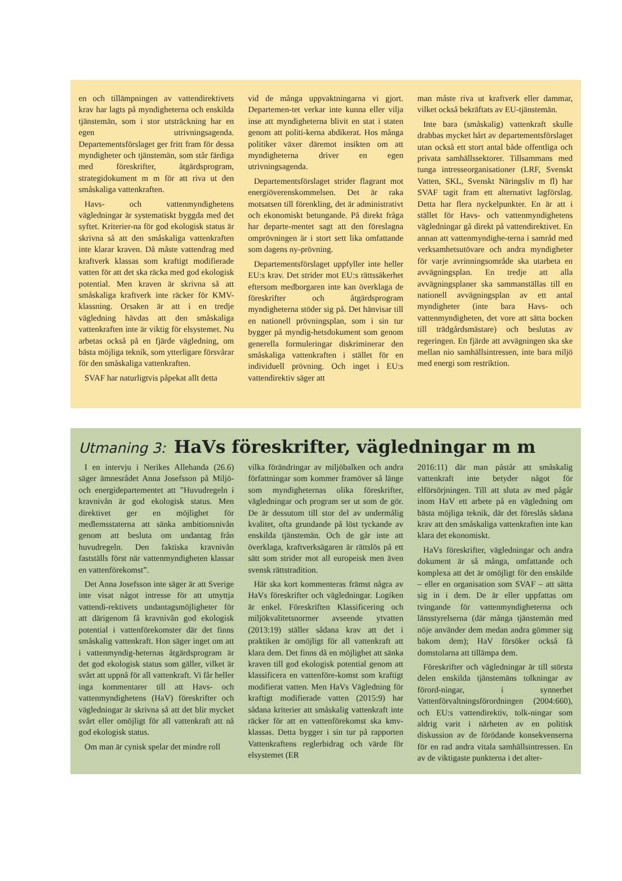en och tillämpningen av vattendirektivets krav har lagts på myndigheterna och enskilda tjänstemän, som i stor utsträckning har en egen utrivningsagenda. Departementsförslaget ger fritt fram för dessa myndigheter och tjänstemän, som står färdiga med föreskrifter, åtgärdsprogram, strategidokument m m för att riva ut den småskaliga vattenkraften.
Havs- och vattenmyndighetens vägledningar är systematiskt byggda med det syftet. Kriterier-na för god ekologisk status är skrivna så att den småskaliga vattenkraften inte klarar kraven. Då måste vattendrag med kraftverk klassas som kraftigt modifierade vatten för att det ska räcka med god ekologisk potential. Men kraven är skrivna så att småskaliga kraftverk inte räcker för KMV-klassning. Orsaken är att i en tredje vägledning hävdas att den småskaliga vattenkraften inte är viktig för elsystemet. Nu arbetas också på en fjärde vägledning, om bästa möjliga teknik, som ytterligare försvårar för den småskaliga vattenkraften.
SVAF har naturligtvis påpekat allt detta
vid de många uppvaktningarna vi gjort. Departemen-tet verkar inte kunna eller vilja inse att myndigheterna blivit en stat i staten genom att politi-kerna abdikerat. Hos många politiker växer däremot insikten om att myndigheterna driver en egen utrivningsagenda.
Departementsförslaget strider flagrant mot energiöverenskommelsen. Det är raka motsatsen till förenkling, det är administrativt och ekonomiskt betungande. På direkt fråga har departe-mentet sagt att den föreslagna omprövningen är i stort sett lika omfattande som dagens ny-prövning.
Departementsförslaget uppfyller inte heller EU:s krav. Det strider mot EU:s rättssäkerhet eftersom medborgaren inte kan överklaga de föreskrifter och åtgärdsprogram myndigheterna stöder sig på. Det hänvisar till en nationell prövningsplan, som i sin tur bygger på myndig-hetsdokument som genom generella formuleringar diskriminerar den småskaliga vattenkraften i stället för en individuell prövning. Och inget i EU:s vattendirektiv säger att
man måste riva ut kraftverk eller dammar, vilket också bekräftats av EU-tjänstemän.
Inte bara (småskalig) vattenkraft skulle drabbas mycket hårt av departementsförslaget utan också ett stort antal både offentliga och privata samhällssektorer. Tillsammans med tunga intresseorganisationer (LRF, Svenskt Vatten, SKL, Svenskt Näringsliv m fl) har SVAF tagit fram ett alternativt lagförslag. Detta har flera nyckelpunkter. En är att i stället för Havs- och vattenmyndighetens vägledningar gå direkt på vattendirektivet. En annan att vattenmyndighe-terna i samråd med verksamhetsutövare och andra myndigheter för varje avrinningsområde ska utarbeta en avvägningsplan. En tredje att alla avvägningsplaner ska sammanställas till en nationell avvägningsplan av ett antal myndigheter (inte bara Havs- och vattenmyndigheten, det vore att sätta bocken till trädgårdsmästare) och beslutas av regeringen. En fjärde att avvägningen ska ske mellan nio samhällsintressen, inte bara miljö med energi som restriktion.
Utmaning 3: HaVs föreskrifter, vägledningar m m
I en intervju i Nerikes Allehanda (26.6) säger ämnesrådet Anna Josefsson på Miljö- och energidepartementet att ”Huvudregeln i kravnivån är god ekologisk status. Men direktivet ger en möjlighet för medlemsstaterna att sänka ambitionsnivån genom att besluta om undantag från huvudregeln. Den faktiska kravnivån fastställs först när vattenmyndigheten klassar en vattenförekomst”.
Det Anna Josefsson inte säger är att Sverige inte visat något intresse för att utnyttja vattendi-rektivets undantagsmöjligheter för att därigenom få kravnivån god ekologisk potential i vattenförekomster där det finns småskalig vattenkraft. Hon säger inget om att i vattenmyndig-heternas åtgärdsprogram är det god ekologisk status som gäller, vilket är svårt att uppnå för all vattenkraft. Vi får heller inga kommentarer till att Havs- och vattenmyndighetens (HaV) föreskrifter och vägledningar är skrivna så att det blir mycket svårt eller omöjligt för all vattenkraft att nå god ekologisk status.
Om man är cynisk spelar det mindre roll
vilka förändringar av miljöbalken och andra författningar som kommer framöver så länge som myndigheternas olika föreskrifter, vägledningar och program ser ut som de gör. De är dessutom till stor del av undermålig kvalitet, ofta grundande på löst tyckande av enskilda tjänstemän. Och de går inte att överklaga, kraftverksägaren är rättslös på ett sätt som strider mot all europeisk men även svensk rättstradition.
Här ska kort kommenteras främst några av HaVs föreskrifter och vägledningar. Logiken är enkel. Föreskriften Klassificering och miljökvalitetsnormer avseende ytvatten (2013:19) ställer sådana krav att det i praktiken är omöjligt för all vattenkraft att klara dem. Det finns då en möjlighet att sänka kraven till god ekologisk potential genom att klassificera en vattenföre-komst som kraftigt modifierat vatten. Men HaVs Vägledning för kraftigt modifierade vatten (2015:9) har sådana kriterier att småskalig vattenkraft inte räcker för att en vattenförekomst ska kmv-klassas. Detta bygger i sin tur på rapporten Vattenkraftens reglerbidrag och värde för elsystemet (ER
2016:11) där man påstår att småskalig vattenkraft inte betyder något för elförsörjningen. Till att sluta av med pågår inom HaV ett arbete på en vägledning om bästa möjliga teknik, där det föreslås sådana krav att den småskaliga vattenkraften inte kan klara det ekonomiskt.
HaVs föreskrifter, vägledningar och andra dokument är så många, omfattande och komplexa att det är omöjligt för den enskilde – eller en organisation som SVAF – att sätta sig in i dem. De är eller uppfattas om tvingande för vattenmyndigheterna och länsstyrelserna (där många tjänstemän med nöje använder dem medan andra gömmer sig bakom dem); HaV försöker också få domstolarna att tillämpa dem.
Föreskrifter och vägledningar är till största delen enskilda tjänstemäns tolkningar av förord-ningar, i synnerhet Vattenförvaltningsförordningen (2004:660), och EU:s vattendirektiv, tolk-ningar som aldrig varit i närheten av en politisk diskussion av de förödande konsekvenserna för en rad andra vitala samhällsintressen. En av de viktigaste punkterna i det alter-